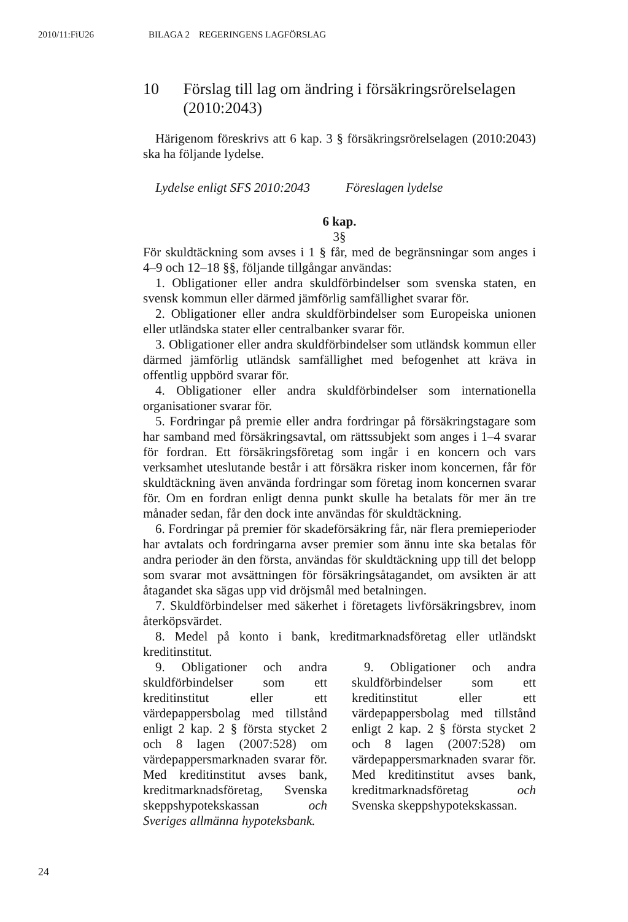2010/11:FiU26 BILAGA 2 REGERINGENS LAGFÖRSLAG
10 Förslag till lag om ändring i försäkringsrörelselagen (2010:2043)
Härigenom föreskrivs att 6 kap. 3 § försäkringsrörelselagen (2010:2043) ska ha följande lydelse.
Lydelse enligt SFS 2010:2043
Föreslagen lydelse
6 kap.
3§
För skuldtäckning som avses i 1 § får, med de begränsningar som anges i 4–9 och 12–18 §§, följande tillgångar användas:
1. Obligationer eller andra skuldförbindelser som svenska staten, en svensk kommun eller därmed jämförlig samfällighet svarar för.
2. Obligationer eller andra skuldförbindelser som Europeiska unionen eller utländska stater eller centralbanker svarar för.
3. Obligationer eller andra skuldförbindelser som utländsk kommun eller därmed jämförlig utländsk samfällighet med befogenhet att kräva in offentlig uppbörd svarar för.
4. Obligationer eller andra skuldförbindelser som internationella organisationer svarar för.
5. Fordringar på premie eller andra fordringar på försäkringstagare som har samband med försäkringsavtal, om rättssubjekt som anges i 1–4 svarar för fordran. Ett försäkringsföretag som ingår i en koncern och vars verksamhet uteslutande består i att försäkra risker inom koncernen, får för skuldtäckning även använda fordringar som företag inom koncernen svarar för. Om en fordran enligt denna punkt skulle ha betalats för mer än tre månader sedan, får den dock inte användas för skuldtäckning.
6. Fordringar på premier för skadeförsäkring får, när flera premieperioder har avtalats och fordringarna avser premier som ännu inte ska betalas för andra perioder än den första, användas för skuldtäckning upp till det belopp som svarar mot avsättningen för försäkringsåtagandet, om avsikten är att åtagandet ska sägas upp vid dröjsmål med betalningen.
7. Skuldförbindelser med säkerhet i företagets livförsäkringsbrev, inom återköpsvärdet.
8. Medel på konto i bank, kreditmarknadsföretag eller utländskt kreditinstitut.
9. Obligationer och andra skuldförbindelser som ett kreditinstitut eller ett värdepappersbolag med tillstånd enligt 2 kap. 2 § första stycket 2 och 8 lagen (2007:528) om värdepappersmarknaden svarar för. Med kreditinstitut avses bank, kreditmarknadsföretag, Svenska skeppshypotekskassan och Sveriges allmänna hypoteksbank.
9. Obligationer och andra skuldförbindelser som ett kreditinstitut eller ett värdepappersbolag med tillstånd enligt 2 kap. 2 § första stycket 2 och 8 lagen (2007:528) om värdepappersmarknaden svarar för. Med kreditinstitut avses bank, kreditmarknadsföretag och Svenska skeppshypotekskassan.
24